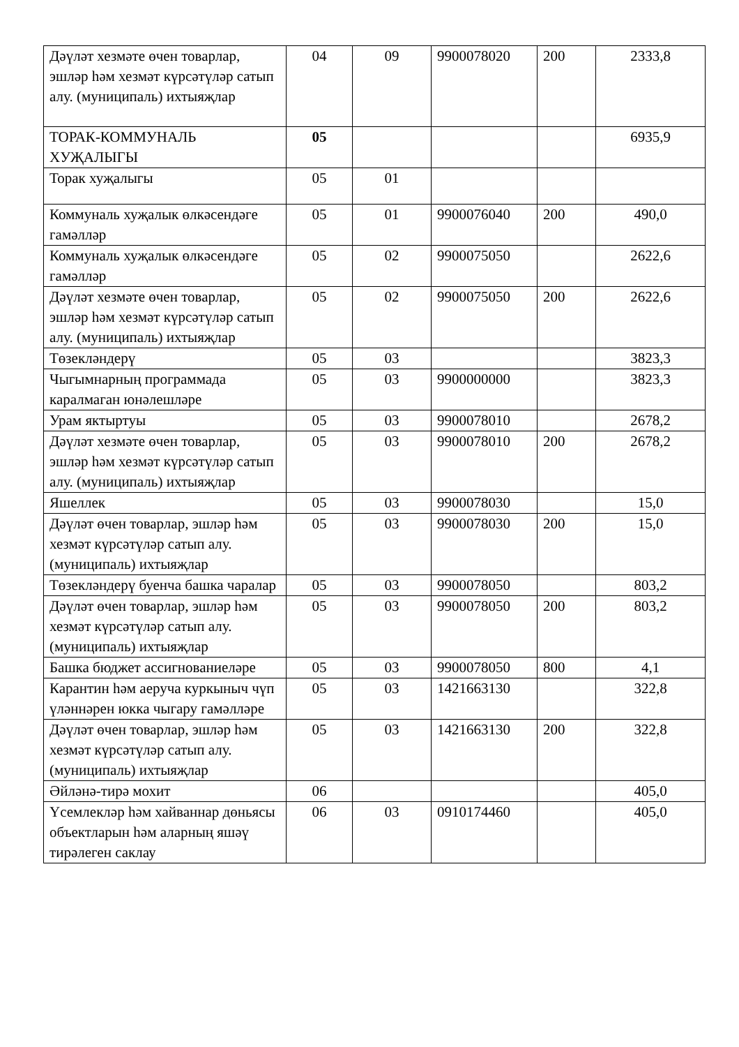| Дәүләт хезмәте өчен товарлар, эшләр һәм хезмәт күрсәтүләр сатып алу. (муниципаль) ихтыяҗлар | 04 | 09 | 9900078020 | 200 | 2333,8 |
| ТОРАК-КОММУНАЛЬ ХУҖАЛЫГЫ | 05 | | | | 6935,9 |
| Торак хуҗалыгы | 05 | 01 | | | |
| Коммуналь хуҗалык өлкәсендәге гамәлләр | 05 | 01 | 9900076040 | 200 | 490,0 |
| Коммуналь хуҗалык өлкәсендәге гамәлләр | 05 | 02 | 9900075050 | | 2622,6 |
| Дәүләт хезмәте өчен товарлар, эшләр һәм хезмәт күрсәтүләр сатып алу. (муниципаль) ихтыяҗлар | 05 | 02 | 9900075050 | 200 | 2622,6 |
| Төзекләндерү | 05 | 03 | | | 3823,3 |
| Чыгымнарның программада каралмаган юнәлешләре | 05 | 03 | 9900000000 | | 3823,3 |
| Урам яктыртуы | 05 | 03 | 9900078010 | | 2678,2 |
| Дәүләт хезмәте өчен товарлар, эшләр һәм хезмәт күрсәтүләр сатып алу. (муниципаль) ихтыяҗлар | 05 | 03 | 9900078010 | 200 | 2678,2 |
| Яшеллек | 05 | 03 | 9900078030 | | 15,0 |
| Дәүләт өчен товарлар, эшләр һәм хезмәт күрсәтүләр сатып алу. (муниципаль) ихтыяҗлар | 05 | 03 | 9900078030 | 200 | 15,0 |
| Төзекләндерү буенча башка чаралар | 05 | 03 | 9900078050 | | 803,2 |
| Дәүләт өчен товарлар, эшләр һәм хезмәт күрсәтүләр сатып алу. (муниципаль) ихтыяҗлар | 05 | 03 | 9900078050 | 200 | 803,2 |
| Башка бюджет ассигнованиеләре | 05 | 03 | 9900078050 | 800 | 4,1 |
| Карантин һәм аеруча куркыныч чүп үләннәрен юкка чыгару гамәлләре | 05 | 03 | 1421663130 | | 322,8 |
| Дәүләт өчен товарлар, эшләр һәм хезмәт күрсәтүләр сатып алу. (муниципаль) ихтыяҗлар | 05 | 03 | 1421663130 | 200 | 322,8 |
| Әйләнә-тирә мохит | 06 | | | | 405,0 |
| Үсемлекләр һәм хайваннар дөньясы объектларын һәм аларның яшәү тирәлеген саклау | 06 | 03 | 0910174460 | | 405,0 |